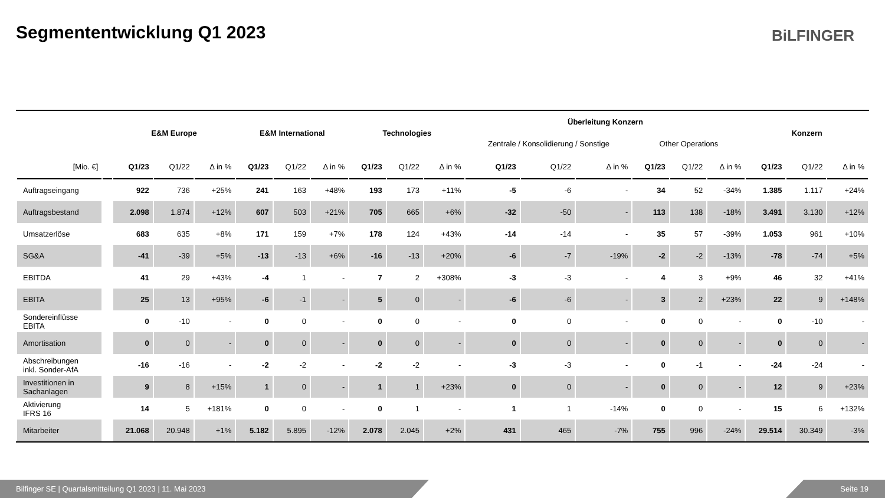Segmententwicklung Q1 2023 BiLFINGER
| | | E&M Europe | | | E&M International | | | Technologies | | | Überleitung Konzern | | | | | | Konzern | | |
| --- | --- | --- | --- | --- | --- | --- | --- | --- | --- | --- | --- | --- | --- | --- | --- | --- | --- | --- | --- |
| | | | | | | | | | | | Zentrale / Konsolidierung / Sonstige | | | Other Operations | | | | | |
| [Mio. €] | | Q1/23 | Q1/22 | Δ in % | Q1/23 | Q1/22 | Δ in % | Q1/23 | Q1/22 | Δ in % | Q1/23 | Q1/22 | Δ in % | Q1/23 | Q1/22 | Δ in % | Q1/23 | Q1/22 | Δ in % |
| Auftragseingang | | 922 | 736 | +25% | 241 | 163 | +48% | 193 | 173 | +11% | -5 | -6 | - | 34 | 52 | -34% | 1.385 | 1.117 | +24% |
| Auftragsbestand | | 2.098 | 1.874 | +12% | 607 | 503 | +21% | 705 | 665 | +6% | -32 | -50 | - | 113 | 138 | -18% | 3.491 | 3.130 | +12% |
| Umsatzerlöse | | 683 | 635 | +8% | 171 | 159 | +7% | 178 | 124 | +43% | -14 | -14 | - | 35 | 57 | -39% | 1.053 | 961 | +10% |
| SG&A | | -41 | -39 | +5% | -13 | -13 | +6% | -16 | -13 | +20% | -6 | -7 | -19% | -2 | -2 | -13% | -78 | -74 | +5% |
| EBITDA | | 41 | 29 | +43% | -4 | 1 | - | 7 | 2 | +308% | -3 | -3 | - | 4 | 3 | +9% | 46 | 32 | +41% |
| EBITA | | 25 | 13 | +95% | -6 | -1 | - | 5 | 0 | - | -6 | -6 | - | 3 | 2 | +23% | 22 | 9 | +148% |
| Sondereinflüsse EBITA | | 0 | -10 | - | 0 | 0 | - | 0 | 0 | - | 0 | 0 | - | 0 | 0 | - | 0 | -10 | - |
| Amortisation | | 0 | 0 | - | 0 | 0 | - | 0 | 0 | - | 0 | 0 | - | 0 | 0 | - | 0 | 0 | - |
| Abschreibungen inkl. Sonder-AfA | | -16 | -16 | - | -2 | -2 | - | -2 | -2 | - | -3 | -3 | - | 0 | -1 | - | -24 | -24 | - |
| Investitionen in Sachanlagen | | 9 | 8 | +15% | 1 | 0 | - | 1 | 1 | +23% | 0 | 0 | - | 0 | 0 | - | 12 | 9 | +23% |
| Aktivierung IFRS 16 | | 14 | 5 | +181% | 0 | 0 | - | 0 | 1 | - | 1 | 1 | -14% | 0 | 0 | - | 15 | 6 | +132% |
| Mitarbeiter | | 21.068 | 20.948 | +1% | 5.182 | 5.895 | -12% | 2.078 | 2.045 | +2% | 431 | 465 | -7% | 755 | 996 | -24% | 29.514 | 30.349 | -3% |
Bilfinger SE | Quartalsmitteilung Q1 2023 | 11. Mai 2023 Seite 19